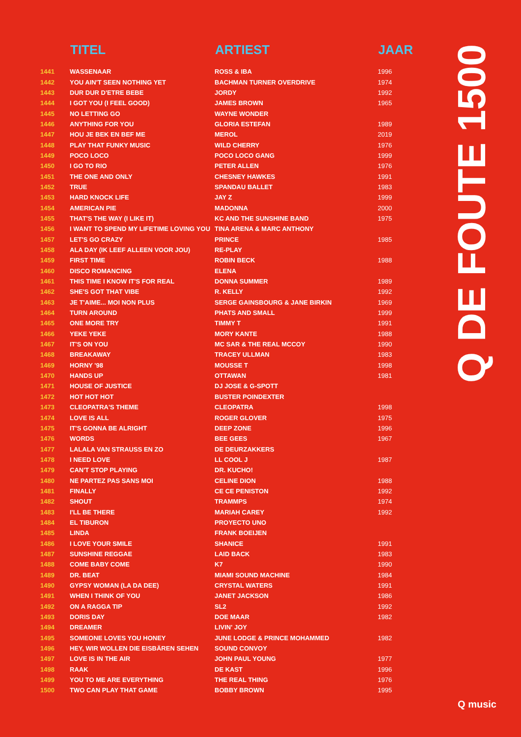| | TITEL | ARTIEST | JAAR |
| --- | --- | --- | --- |
| 1441 | WASSENAAR | ROSS & IBA | 1996 |
| 1442 | YOU AIN'T SEEN NOTHING YET | BACHMAN TURNER OVERDRIVE | 1974 |
| 1443 | DUR DUR D'ETRE BEBE | JORDY | 1992 |
| 1444 | I GOT YOU (I FEEL GOOD) | JAMES BROWN | 1965 |
| 1445 | NO LETTING GO | WAYNE WONDER | |
| 1446 | ANYTHING FOR YOU | GLORIA ESTEFAN | 1989 |
| 1447 | HOU JE BEK EN BEF ME | MEROL | 2019 |
| 1448 | PLAY THAT FUNKY MUSIC | WILD CHERRY | 1976 |
| 1449 | POCO LOCO | POCO LOCO GANG | 1999 |
| 1450 | I GO TO RIO | PETER ALLEN | 1976 |
| 1451 | THE ONE AND ONLY | CHESNEY HAWKES | 1991 |
| 1452 | TRUE | SPANDAU BALLET | 1983 |
| 1453 | HARD KNOCK LIFE | JAY Z | 1999 |
| 1454 | AMERICAN PIE | MADONNA | 2000 |
| 1455 | THAT'S THE WAY (I LIKE IT) | KC AND THE SUNSHINE BAND | 1975 |
| 1456 | I WANT TO SPEND MY LIFETIME LOVING YOU | TINA ARENA & MARC ANTHONY | |
| 1457 | LET'S GO CRAZY | PRINCE | 1985 |
| 1458 | ALA DAY (IK LEEF ALLEEN VOOR JOU) | RE-PLAY | |
| 1459 | FIRST TIME | ROBIN BECK | 1988 |
| 1460 | DISCO ROMANCING | ELENA | |
| 1461 | THIS TIME I KNOW IT'S FOR REAL | DONNA SUMMER | 1989 |
| 1462 | SHE'S GOT THAT VIBE | R. KELLY | 1992 |
| 1463 | JE T'AIME... MOI NON PLUS | SERGE GAINSBOURG & JANE BIRKIN | 1969 |
| 1464 | TURN AROUND | PHATS AND SMALL | 1999 |
| 1465 | ONE MORE TRY | TIMMY T | 1991 |
| 1466 | YEKE YEKE | MORY KANTE | 1988 |
| 1467 | IT'S ON YOU | MC SAR & THE REAL MCCOY | 1990 |
| 1468 | BREAKAWAY | TRACEY ULLMAN | 1983 |
| 1469 | HORNY '98 | MOUSSE T | 1998 |
| 1470 | HANDS UP | OTTAWAN | 1981 |
| 1471 | HOUSE OF JUSTICE | DJ JOSE & G-SPOTT | |
| 1472 | HOT HOT HOT | BUSTER POINDEXTER | |
| 1473 | CLEOPATRA'S THEME | CLEOPATRA | 1998 |
| 1474 | LOVE IS ALL | ROGER GLOVER | 1975 |
| 1475 | IT'S GONNA BE ALRIGHT | DEEP ZONE | 1996 |
| 1476 | WORDS | BEE GEES | 1967 |
| 1477 | LALALA VAN STRAUSS EN ZO | DE DEURZAKKERS | |
| 1478 | I NEED LOVE | LL COOL J | 1987 |
| 1479 | CAN'T STOP PLAYING | DR. KUCHO! | |
| 1480 | NE PARTEZ PAS SANS MOI | CELINE DION | 1988 |
| 1481 | FINALLY | CE CE PENISTON | 1992 |
| 1482 | SHOUT | TRAMMPS | 1974 |
| 1483 | I'LL BE THERE | MARIAH CAREY | 1992 |
| 1484 | EL TIBURON | PROYECTO UNO | |
| 1485 | LINDA | FRANK BOEIJEN | |
| 1486 | I LOVE YOUR SMILE | SHANICE | 1991 |
| 1487 | SUNSHINE REGGAE | LAID BACK | 1983 |
| 1488 | COME BABY COME | K7 | 1990 |
| 1489 | DR. BEAT | MIAMI SOUND MACHINE | 1984 |
| 1490 | GYPSY WOMAN (LA DA DEE) | CRYSTAL WATERS | 1991 |
| 1491 | WHEN I THINK OF YOU | JANET JACKSON | 1986 |
| 1492 | ON A RAGGA TIP | SL2 | 1992 |
| 1493 | DORIS DAY | DOE MAAR | 1982 |
| 1494 | DREAMER | LIVIN' JOY | |
| 1495 | SOMEONE LOVES YOU HONEY | JUNE LODGE & PRINCE MOHAMMED | 1982 |
| 1496 | HEY, WIR WOLLEN DIE EISBÄREN SEHEN | SOUND CONVOY | |
| 1497 | LOVE IS IN THE AIR | JOHN PAUL YOUNG | 1977 |
| 1498 | RAAK | DE KAST | 1996 |
| 1499 | YOU TO ME ARE EVERYTHING | THE REAL THING | 1976 |
| 1500 | TWO CAN PLAY THAT GAME | BOBBY BROWN | 1995 |
Q DE FOUTE 1500
Q music